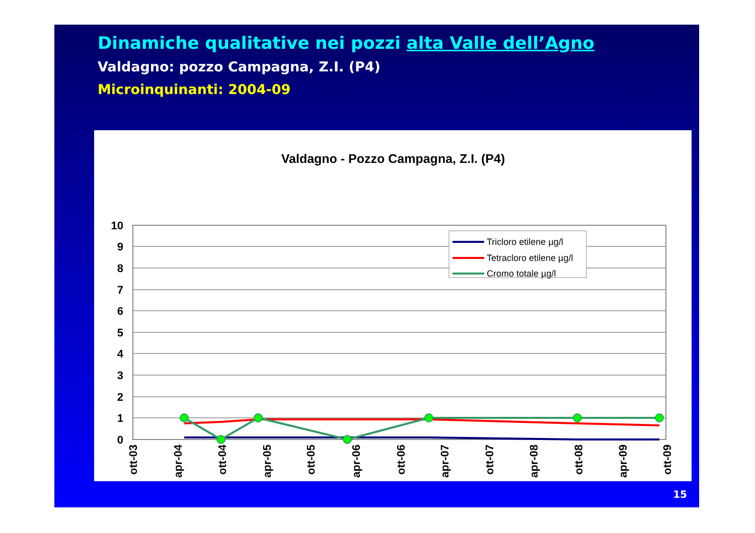Dinamiche qualitative nei pozzi alta Valle dell’Agno
Valdagno: pozzo Campagna, Z.I. (P4)
Microinquinanti: 2004-09
Valdagno - Pozzo Campagna, Z.I. (P4)
10
9
8
7
6
5
4
3
2
1
0
ott-03
apr-04
ott-04
apr-05
ott-05
apr-06
ott-06
apr-07
ott-07
apr-08
ott-08
apr-09
ott-09
Tricloro etilene µg/l
Tetracloro etilene µg/l
Cromo totale µg/l
15